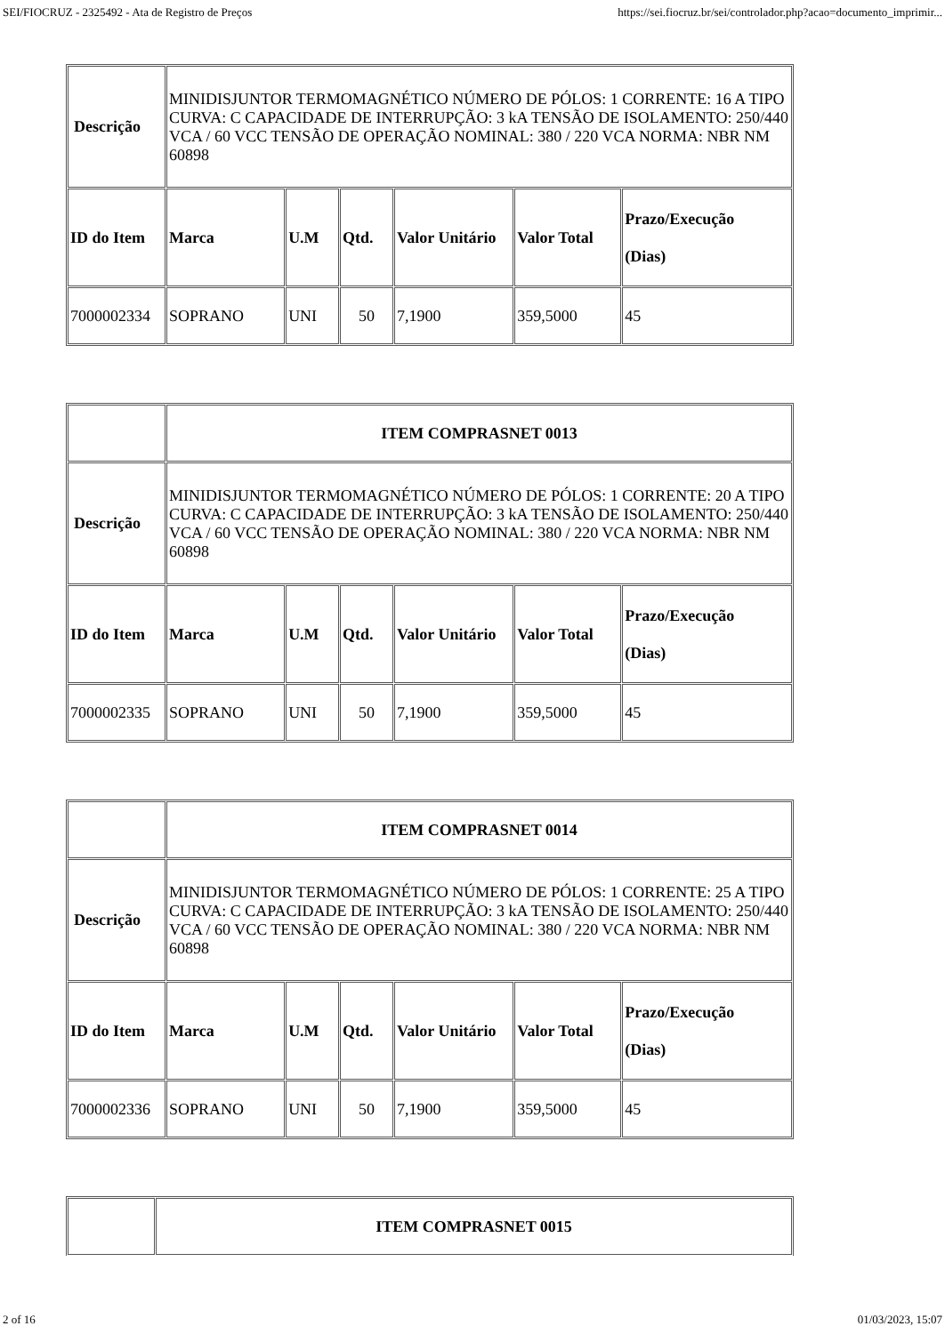SEI/FIOCRUZ - 2325492 - Ata de Registro de Preços https://sei.fiocruz.br/sei/controlador.php?acao=documento_imprimir...
| Descrição | MINIDISJUNTOR TERMOMAGNÉTICO NÚMERO DE PÓLOS: 1 CORRENTE: 16 A TIPO CURVA: C CAPACIDADE DE INTERRUPÇÃO: 3 kA TENSÃO DE ISOLAMENTO: 250/440 VCA / 60 VCC TENSÃO DE OPERAÇÃO NOMINAL: 380 / 220 VCA NORMA: NBR NM 60898 | | | | | |
| ID do Item | Marca | U.M | Qtd. | Valor Unitário | Valor Total | Prazo/Execução (Dias) |
| 7000002334 | SOPRANO | UNI | 50 | 7,1900 | 359,5000 | 45 |
| | ITEM COMPRASNET 0013 | | | | | |
| Descrição | MINIDISJUNTOR TERMOMAGNÉTICO NÚMERO DE PÓLOS: 1 CORRENTE: 20 A TIPO CURVA: C CAPACIDADE DE INTERRUPÇÃO: 3 kA TENSÃO DE ISOLAMENTO: 250/440 VCA / 60 VCC TENSÃO DE OPERAÇÃO NOMINAL: 380 / 220 VCA NORMA: NBR NM 60898 | | | | | |
| ID do Item | Marca | U.M | Qtd. | Valor Unitário | Valor Total | Prazo/Execução (Dias) |
| 7000002335 | SOPRANO | UNI | 50 | 7,1900 | 359,5000 | 45 |
| | ITEM COMPRASNET 0014 | | | | | |
| Descrição | MINIDISJUNTOR TERMOMAGNÉTICO NÚMERO DE PÓLOS: 1 CORRENTE: 25 A TIPO CURVA: C CAPACIDADE DE INTERRUPÇÃO: 3 kA TENSÃO DE ISOLAMENTO: 250/440 VCA / 60 VCC TENSÃO DE OPERAÇÃO NOMINAL: 380 / 220 VCA NORMA: NBR NM 60898 | | | | | |
| ID do Item | Marca | U.M | Qtd. | Valor Unitário | Valor Total | Prazo/Execução (Dias) |
| 7000002336 | SOPRANO | UNI | 50 | 7,1900 | 359,5000 | 45 |
| | ITEM COMPRASNET 0015 |
2 of 16 01/03/2023, 15:07